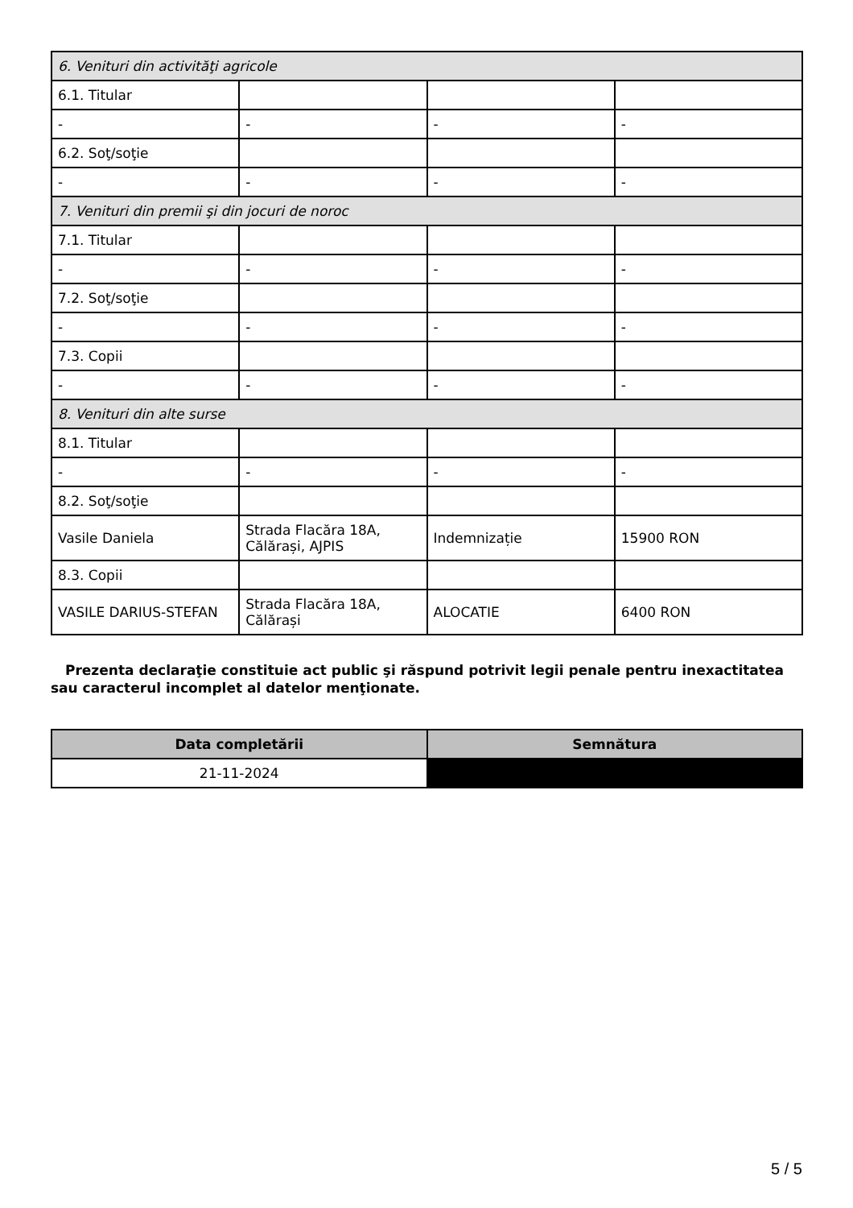| 6. Venituri din activităţi agricole | | | |
| 6.1. Titular | | | |
| - | - | - | - |
| 6.2. Soţ/soţie | | | |
| - | - | - | - |
| 7. Venituri din premii şi din jocuri de noroc | | | |
| 7.1. Titular | | | |
| - | - | - | - |
| 7.2. Soţ/soţie | | | |
| - | - | - | - |
| 7.3. Copii | | | |
| - | - | - | - |
| 8. Venituri din alte surse | | | |
| 8.1. Titular | | | |
| - | - | - | - |
| 8.2. Soţ/soţie | | | |
| Vasile Daniela | Strada Flacăra 18A, Călărași, AJPIS | Indemnizație | 15900 RON |
| 8.3. Copii | | | |
| VASILE DARIUS-STEFAN | Strada Flacăra 18A, Călărași | ALOCATIE | 6400 RON |
Prezenta declaraţie constituie act public şi răspund potrivit legii penale pentru inexactitatea sau caracterul incomplet al datelor menţionate.
| Data completării | Semnătura |
| --- | --- |
| 21-11-2024 | |
5 / 5